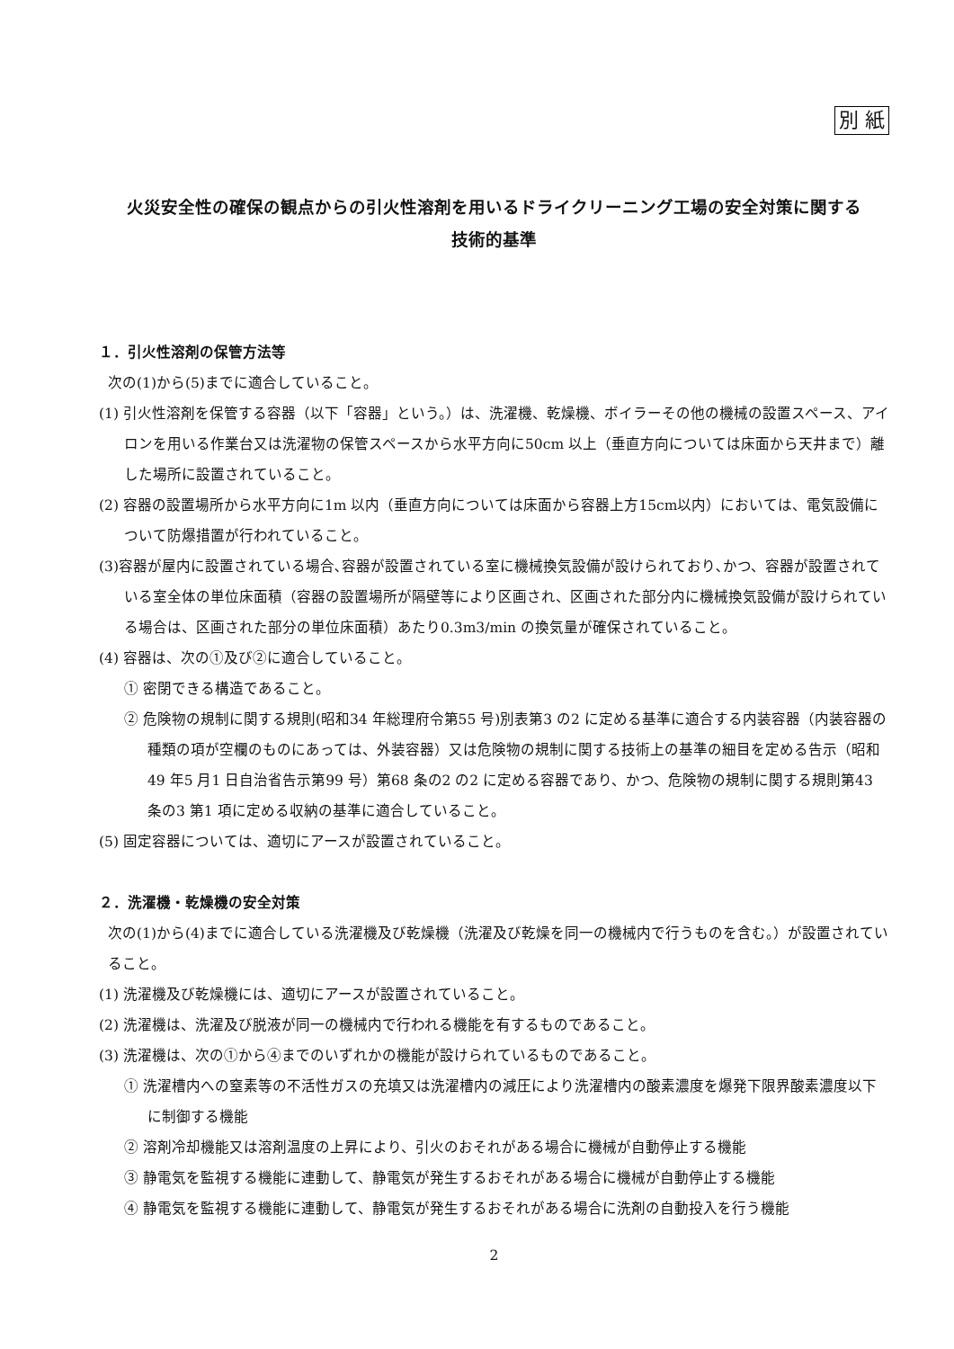別 紙
火災安全性の確保の観点からの引火性溶剤を用いるドライクリーニング工場の安全対策に関する
技術的基準
１．引火性溶剤の保管方法等
次の(1)から(5)までに適合していること。
(1) 引火性溶剤を保管する容器（以下「容器」という。）は、洗濯機、乾燥機、ボイラーその他の機械の設置スペース、アイロンを用いる作業台又は洗濯物の保管スペースから水平方向に50cm 以上（垂直方向については床面から天井まで）離した場所に設置されていること。
(2) 容器の設置場所から水平方向に1m 以内（垂直方向については床面から容器上方15cm以内）においては、電気設備について防爆措置が行われていること。
(3)容器が屋内に設置されている場合､容器が設置されている室に機械換気設備が設けられており､かつ、容器が設置されている室全体の単位床面積（容器の設置場所が隔壁等により区画され、区画された部分内に機械換気設備が設けられている場合は、区画された部分の単位床面積）あたり0.3m3/min の換気量が確保されていること。
(4) 容器は、次の①及び②に適合していること。
① 密閉できる構造であること。
② 危険物の規制に関する規則(昭和34 年総理府令第55 号)別表第3 の2 に定める基準に適合する内装容器（内装容器の種類の項が空欄のものにあっては、外装容器）又は危険物の規制に関する技術上の基準の細目を定める告示（昭和49 年5 月1 日自治省告示第99 号）第68 条の2 の2 に定める容器であり、かつ、危険物の規制に関する規則第43 条の3 第1 項に定める収納の基準に適合していること。
(5) 固定容器については、適切にアースが設置されていること。
２．洗濯機・乾燥機の安全対策
次の(1)から(4)までに適合している洗濯機及び乾燥機（洗濯及び乾燥を同一の機械内で行うものを含む。）が設置されていること。
(1) 洗濯機及び乾燥機には、適切にアースが設置されていること。
(2) 洗濯機は、洗濯及び脱液が同一の機械内で行われる機能を有するものであること。
(3) 洗濯機は、次の①から④までのいずれかの機能が設けられているものであること。
① 洗濯槽内への窒素等の不活性ガスの充填又は洗濯槽内の減圧により洗濯槽内の酸素濃度を爆発下限界酸素濃度以下に制御する機能
② 溶剤冷却機能又は溶剤温度の上昇により、引火のおそれがある場合に機械が自動停止する機能
③ 静電気を監視する機能に連動して、静電気が発生するおそれがある場合に機械が自動停止する機能
④ 静電気を監視する機能に連動して、静電気が発生するおそれがある場合に洗剤の自動投入を行う機能
2